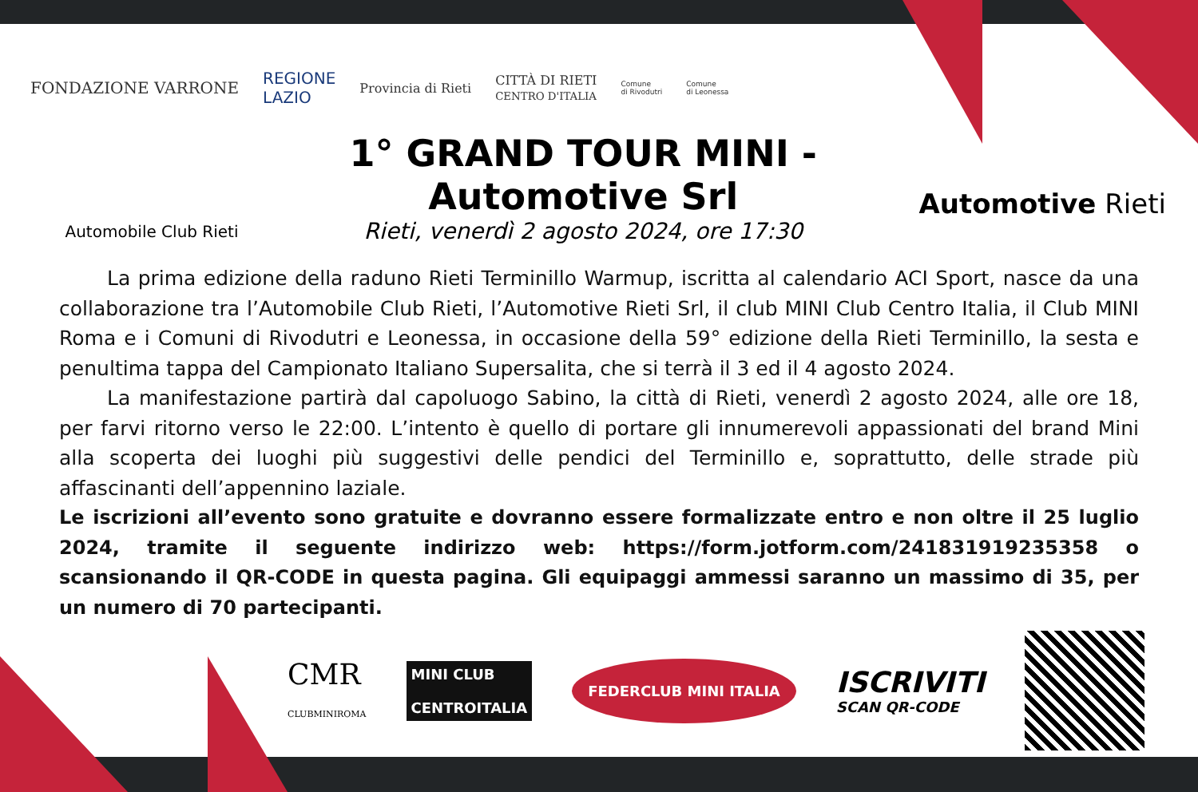FONDAZIONE VARRONE REGIONE
LAZIO Provincia di Rieti CITTÀ DI RIETI
CENTRO D'ITALIA Comune
di Rivodutri Comune
di Leonessa
Automobile Club Rieti
1° GRAND TOUR MINI - Automotive Srl
Rieti, venerdì 2 agosto 2024, ore 17:30
Automotive Rieti
La prima edizione della raduno Rieti Terminillo Warmup, iscritta al calendario ACI Sport, nasce da una collaborazione tra l’Automobile Club Rieti, l’Automotive Rieti Srl, il club MINI Club Centro Italia, il Club MINI Roma e i Comuni di Rivodutri e Leonessa, in occasione della 59° edizione della Rieti Terminillo, la sesta e penultima tappa del Campionato Italiano Supersalita, che si terrà il 3 ed il 4 agosto 2024.
La manifestazione partirà dal capoluogo Sabino, la città di Rieti, venerdì 2 agosto 2024, alle ore 18, per farvi ritorno verso le 22:00. L’intento è quello di portare gli innumerevoli appassionati del brand Mini alla scoperta dei luoghi più suggestivi delle pendici del Terminillo e, soprattutto, delle strade più affascinanti dell’appennino laziale.
Le iscrizioni all’evento sono gratuite e dovranno essere formalizzate entro e non oltre il 25 luglio 2024, tramite il seguente indirizzo web: https://form.jotform.com/241831919235358 o scansionando il QR-CODE in questa pagina. Gli equipaggi ammessi saranno un massimo di 35, per un numero di 70 partecipanti.
CMR
CLUBMINIROMA MINI CLUB
CENTROITALIA FEDERCLUB MINI ITALIA ISCRIVITI
SCAN QR-CODE